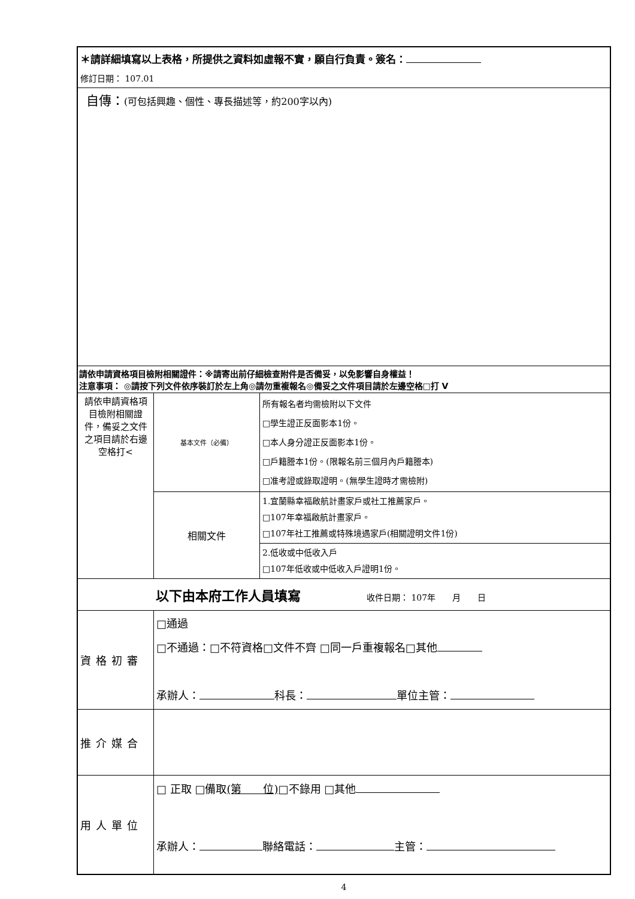| ＊請詳細填寫以上表格，所提供之資料如虛報不實，願自行負責。簽名： 修訂日期： 107.01 | | |
| 自傳： (可包括興趣、個性、專長描述等，約200字以內) | | |
| 請依申請資格項目檢附相關證件：※請寄出前仔細檢查附件是否備妥，以免影響自身權益！ 注意事項： ◎請按下列文件依序裝訂於左上角◎請勿重複報名◎備妥之文件項目請於左邊空格□打 V | | |
| 請依申請資格項目檢附相關證件，備妥之文件之項目請於右邊空格打< | 基本文件（必備） | 所有報名者均需檢附以下文件 □學生證正反面影本1份。 □本人身分證正反面影本1份。 □戶籍謄本1份。(限報名前三個月內戶籍謄本) □准考證或錄取證明。(無學生證時才需檢附) |
| | 相關文件 | 1.宜蘭縣幸福啟航計畫家戶或社工推薦家戶。 □107年幸福啟航計畫家戶。 □107年社工推薦或特殊境遇家戶(相關證明文件1份) |
| | | 2.低收或中低收入戶 □107年低收或中低收入戶證明1份。 |
| 以下由本府工作人員填寫 收件日期： 107年 月 日 | | |
| 資格初審 | □通過 □不通過：□不符資格□文件不齊 □同一戶重複報名□其他 承辦人： 科長： 單位主管： | |
| 推介媒合 | | |
| 用人單位 | □ 正取 □備取 (第 位) □不錄用 □其他 承辦人： 聯絡電話： 主管： | |
4